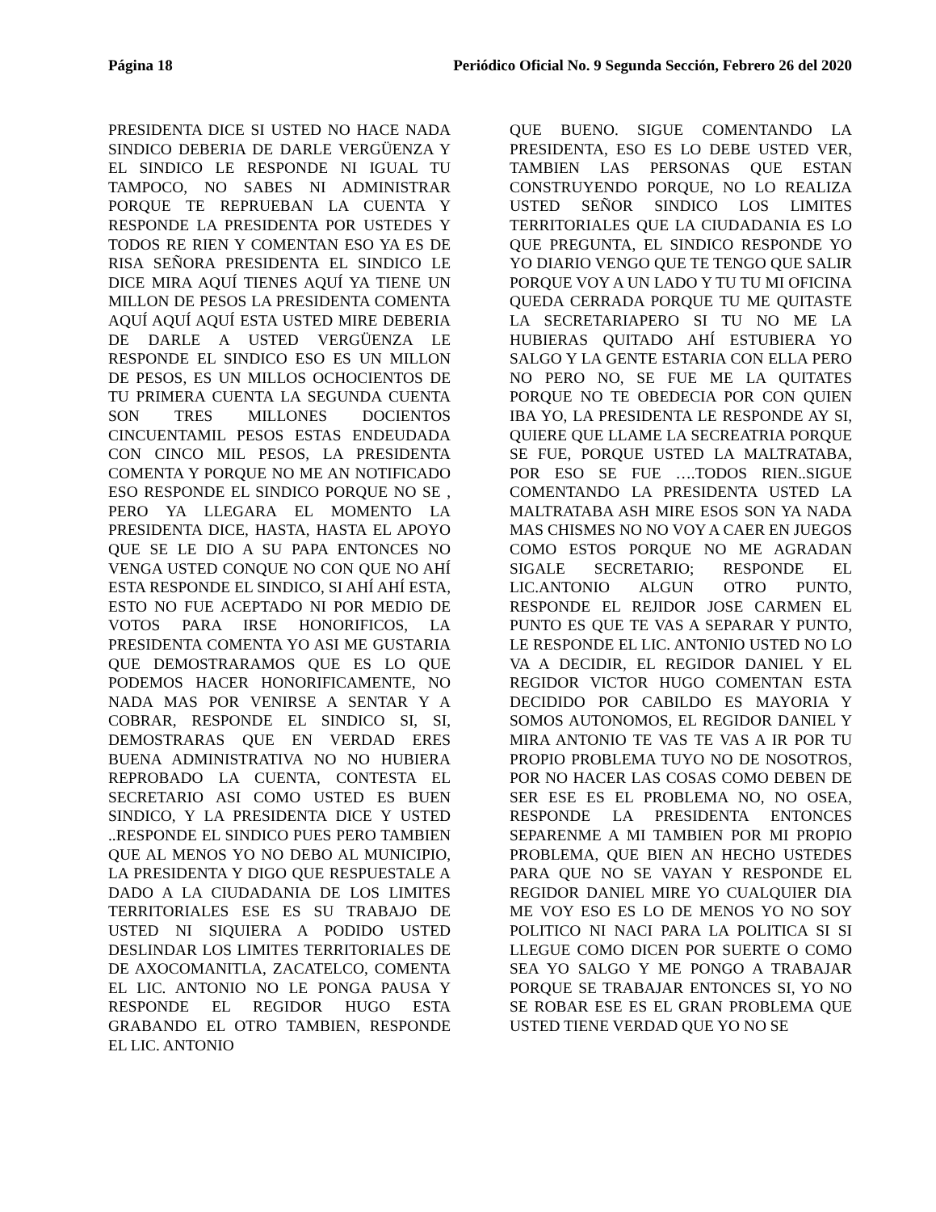Página 18 Periódico Oficial No. 9 Segunda Sección, Febrero 26 del 2020
PRESIDENTA DICE SI USTED NO HACE NADA SINDICO DEBERIA DE DARLE VERGÜENZA Y EL SINDICO LE RESPONDE NI IGUAL TU TAMPOCO, NO SABES NI ADMINISTRAR PORQUE TE REPRUEBAN LA CUENTA Y RESPONDE LA PRESIDENTA POR USTEDES Y TODOS RE RIEN Y COMENTAN ESO YA ES DE RISA SEÑORA PRESIDENTA EL SINDICO LE DICE MIRA AQUÍ TIENES AQUÍ YA TIENE UN MILLON DE PESOS LA PRESIDENTA COMENTA AQUÍ AQUÍ AQUÍ ESTA USTED MIRE DEBERIA DE DARLE A USTED VERGÜENZA LE RESPONDE EL SINDICO ESO ES UN MILLON DE PESOS, ES UN MILLOS OCHOCIENTOS DE TU PRIMERA CUENTA LA SEGUNDA CUENTA SON TRES MILLONES DOCIENTOS CINCUENTAMIL PESOS ESTAS ENDEUDADA CON CINCO MIL PESOS, LA PRESIDENTA COMENTA Y PORQUE NO ME AN NOTIFICADO ESO RESPONDE EL SINDICO PORQUE NO SE , PERO YA LLEGARA EL MOMENTO LA PRESIDENTA DICE, HASTA, HASTA EL APOYO QUE SE LE DIO A SU PAPA ENTONCES NO VENGA USTED CONQUE NO CON QUE NO AHÍ ESTA RESPONDE EL SINDICO, SI AHÍ AHÍ ESTA, ESTO NO FUE ACEPTADO NI POR MEDIO DE VOTOS PARA IRSE HONORIFICOS, LA PRESIDENTA COMENTA YO ASI ME GUSTARIA QUE DEMOSTRARAMOS QUE ES LO QUE PODEMOS HACER HONORIFICAMENTE, NO NADA MAS POR VENIRSE A SENTAR Y A COBRAR, RESPONDE EL SINDICO SI, SI, DEMOSTRARAS QUE EN VERDAD ERES BUENA ADMINISTRATIVA NO NO HUBIERA REPROBADO LA CUENTA, CONTESTA EL SECRETARIO ASI COMO USTED ES BUEN SINDICO, Y LA PRESIDENTA DICE Y USTED ..RESPONDE EL SINDICO PUES PERO TAMBIEN QUE AL MENOS YO NO DEBO AL MUNICIPIO, LA PRESIDENTA Y DIGO QUE RESPUESTALE A DADO A LA CIUDADANIA DE LOS LIMITES TERRITORIALES ESE ES SU TRABAJO DE USTED NI SIQUIERA A PODIDO USTED DESLINDAR LOS LIMITES TERRITORIALES DE DE AXOCOMANITLA, ZACATELCO, COMENTA EL LIC. ANTONIO NO LE PONGA PAUSA Y RESPONDE EL REGIDOR HUGO ESTA GRABANDO EL OTRO TAMBIEN, RESPONDE EL LIC. ANTONIO
QUE BUENO. SIGUE COMENTANDO LA PRESIDENTA, ESO ES LO DEBE USTED VER, TAMBIEN LAS PERSONAS QUE ESTAN CONSTRUYENDO PORQUE, NO LO REALIZA USTED SEÑOR SINDICO LOS LIMITES TERRITORIALES QUE LA CIUDADANIA ES LO QUE PREGUNTA, EL SINDICO RESPONDE YO YO DIARIO VENGO QUE TE TENGO QUE SALIR PORQUE VOY A UN LADO Y TU TU MI OFICINA QUEDA CERRADA PORQUE TU ME QUITASTE LA SECRETARIAPERO SI TU NO ME LA HUBIERAS QUITADO AHÍ ESTUBIERA YO SALGO Y LA GENTE ESTARIA CON ELLA PERO NO PERO NO, SE FUE ME LA QUITATES PORQUE NO TE OBEDECIA POR CON QUIEN IBA YO, LA PRESIDENTA LE RESPONDE AY SI, QUIERE QUE LLAME LA SECREATRIA PORQUE SE FUE, PORQUE USTED LA MALTRATABA, POR ESO SE FUE ….TODOS RIEN..SIGUE COMENTANDO LA PRESIDENTA USTED LA MALTRATABA ASH MIRE ESOS SON YA NADA MAS CHISMES NO NO VOY A CAER EN JUEGOS COMO ESTOS PORQUE NO ME AGRADAN SIGALE SECRETARIO; RESPONDE EL LIC.ANTONIO ALGUN OTRO PUNTO, RESPONDE EL REJIDOR JOSE CARMEN EL PUNTO ES QUE TE VAS A SEPARAR Y PUNTO, LE RESPONDE EL LIC. ANTONIO USTED NO LO VA A DECIDIR, EL REGIDOR DANIEL Y EL REGIDOR VICTOR HUGO COMENTAN ESTA DECIDIDO POR CABILDO ES MAYORIA Y SOMOS AUTONOMOS, EL REGIDOR DANIEL Y MIRA ANTONIO TE VAS TE VAS A IR POR TU PROPIO PROBLEMA TUYO NO DE NOSOTROS, POR NO HACER LAS COSAS COMO DEBEN DE SER ESE ES EL PROBLEMA NO, NO OSEA, RESPONDE LA PRESIDENTA ENTONCES SEPARENME A MI TAMBIEN POR MI PROPIO PROBLEMA, QUE BIEN AN HECHO USTEDES PARA QUE NO SE VAYAN Y RESPONDE EL REGIDOR DANIEL MIRE YO CUALQUIER DIA ME VOY ESO ES LO DE MENOS YO NO SOY POLITICO NI NACI PARA LA POLITICA SI SI LLEGUE COMO DICEN POR SUERTE O COMO SEA YO SALGO Y ME PONGO A TRABAJAR PORQUE SE TRABAJAR ENTONCES SI, YO NO SE ROBAR ESE ES EL GRAN PROBLEMA QUE USTED TIENE VERDAD QUE YO NO SE